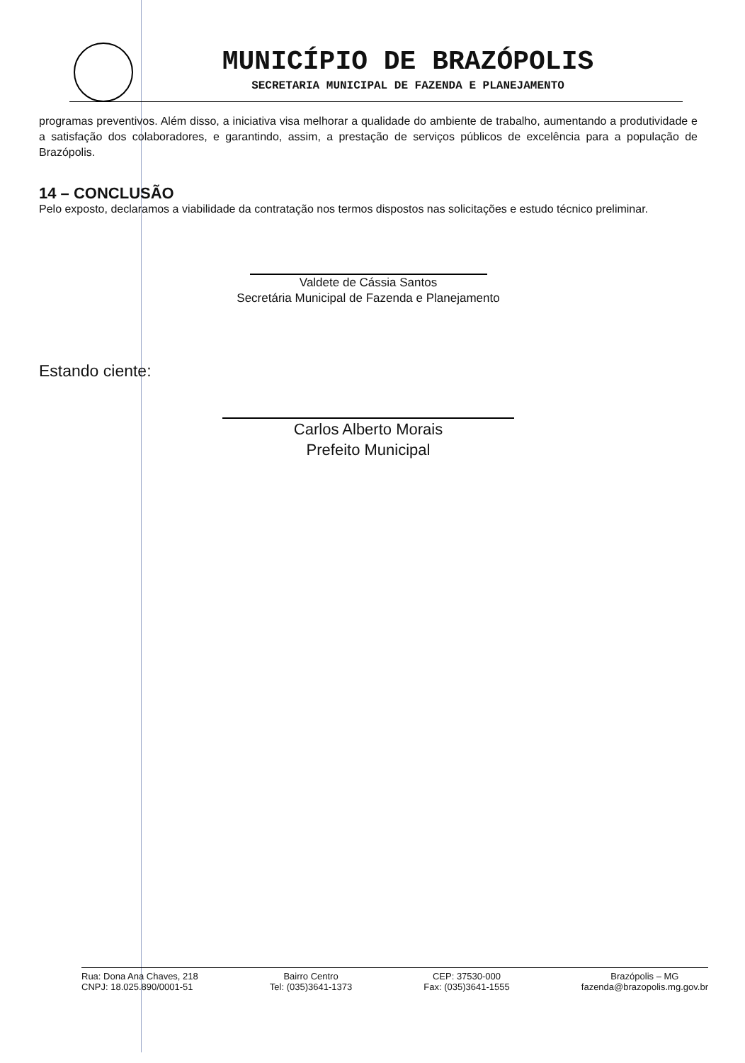MUNICÍPIO DE BRAZÓPOLIS
SECRETARIA MUNICIPAL DE FAZENDA E PLANEJAMENTO
programas preventivos. Além disso, a iniciativa visa melhorar a qualidade do ambiente de trabalho, aumentando a produtividade e a satisfação dos colaboradores, e garantindo, assim, a prestação de serviços públicos de excelência para a população de Brazópolis.
14 – CONCLUSÃO
Pelo exposto, declaramos a viabilidade da contratação nos termos dispostos nas solicitações e estudo técnico preliminar.
Valdete de Cássia Santos
Secretária Municipal de Fazenda e Planejamento
Estando ciente:
Carlos Alberto Morais
Prefeito Municipal
Rua: Dona Ana Chaves, 218
CNPJ: 18.025.890/0001-51
Bairro Centro
Tel: (035)3641-1373
CEP: 37530-000
Fax: (035)3641-1555
Brazópolis – MG
fazenda@brazopolis.mg.gov.br